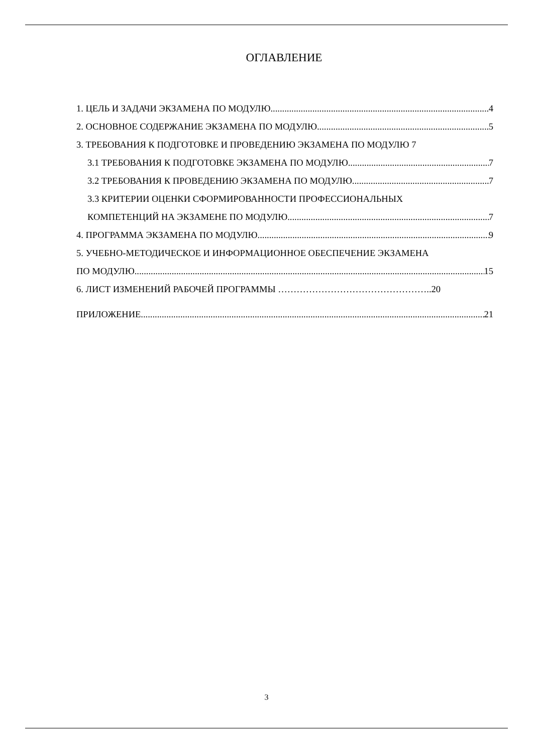ОГЛАВЛЕНИЕ
1. ЦЕЛЬ И ЗАДАЧИ ЭКЗАМЕНА ПО МОДУЛЮ 4
2. ОСНОВНОЕ СОДЕРЖАНИЕ ЭКЗАМЕНА ПО МОДУЛЮ 5
3. ТРЕБОВАНИЯ К ПОДГОТОВКЕ И ПРОВЕДЕНИЮ ЭКЗАМЕНА ПО МОДУЛЮ 7
3.1 ТРЕБОВАНИЯ К ПОДГОТОВКЕ ЭКЗАМЕНА ПО МОДУЛЮ 7
3.2 ТРЕБОВАНИЯ К ПРОВЕДЕНИЮ ЭКЗАМЕНА ПО МОДУЛЮ 7
3.3 КРИТЕРИИ ОЦЕНКИ СФОРМИРОВАННОСТИ ПРОФЕССИОНАЛЬНЫХ
КОМПЕТЕНЦИЙ НА ЭКЗАМЕНЕ ПО МОДУЛЮ 7
4. ПРОГРАММА ЭКЗАМЕНА ПО МОДУЛЮ 9
5. УЧЕБНО-МЕТОДИЧЕСКОЕ И ИНФОРМАЦИОННОЕ ОБЕСПЕЧЕНИЕ ЭКЗАМЕНА
ПО МОДУЛЮ 15
6. ЛИСТ ИЗМЕНЕНИЙ РАБОЧЕЙ ПРОГРАММЫ ………………………………………….. 20
ПРИЛОЖЕНИЕ 21
3